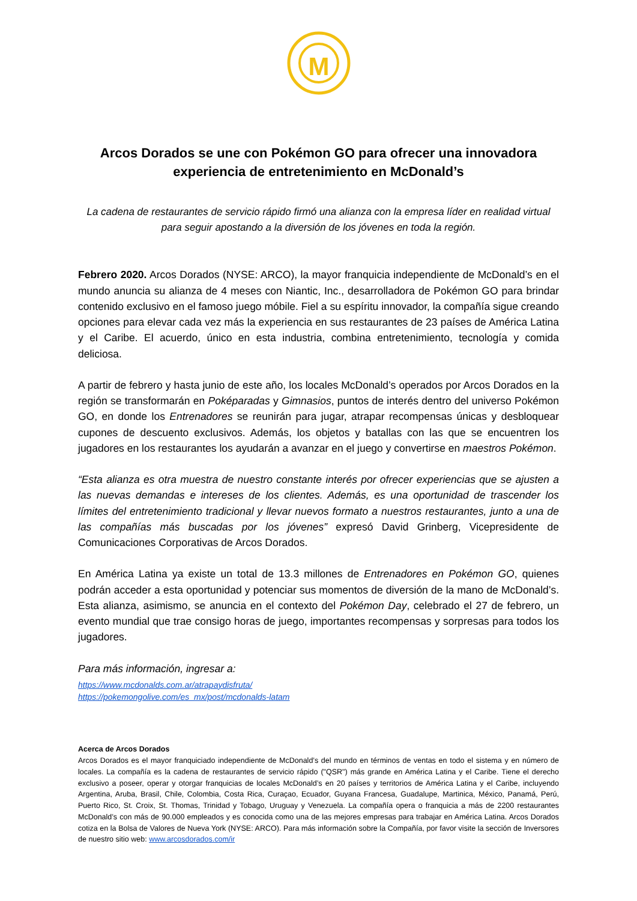M
Arcos Dorados se une con Pokémon GO para ofrecer una innovadora experiencia de entretenimiento en McDonald’s
La cadena de restaurantes de servicio rápido firmó una alianza con la empresa líder en realidad virtual para seguir apostando a la diversión de los jóvenes en toda la región.
Febrero 2020. Arcos Dorados (NYSE: ARCO), la mayor franquicia independiente de McDonald’s en el mundo anuncia su alianza de 4 meses con Niantic, Inc., desarrolladora de Pokémon GO para brindar contenido exclusivo en el famoso juego móbile. Fiel a su espíritu innovador, la compañía sigue creando opciones para elevar cada vez más la experiencia en sus restaurantes de 23 países de América Latina y el Caribe. El acuerdo, único en esta industria, combina entretenimiento, tecnología y comida deliciosa.
A partir de febrero y hasta junio de este año, los locales McDonald’s operados por Arcos Dorados en la región se transformarán en Poképaradas y Gimnasios, puntos de interés dentro del universo Pokémon GO, en donde los Entrenadores se reunirán para jugar, atrapar recompensas únicas y desbloquear cupones de descuento exclusivos. Además, los objetos y batallas con las que se encuentren los jugadores en los restaurantes los ayudarán a avanzar en el juego y convertirse en maestros Pokémon.
“Esta alianza es otra muestra de nuestro constante interés por ofrecer experiencias que se ajusten a las nuevas demandas e intereses de los clientes. Además, es una oportunidad de trascender los límites del entretenimiento tradicional y llevar nuevos formato a nuestros restaurantes, junto a una de las compañías más buscadas por los jóvenes” expresó David Grinberg, Vicepresidente de Comunicaciones Corporativas de Arcos Dorados.
En América Latina ya existe un total de 13.3 millones de Entrenadores en Pokémon GO, quienes podrán acceder a esta oportunidad y potenciar sus momentos de diversión de la mano de McDonald’s. Esta alianza, asimismo, se anuncia en el contexto del Pokémon Day, celebrado el 27 de febrero, un evento mundial que trae consigo horas de juego, importantes recompensas y sorpresas para todos los jugadores.
Para más información, ingresar a:
https://www.mcdonalds.com.ar/atrapaydisfruta/
https://pokemongolive.com/es_mx/post/mcdonalds-latam
Acerca de Arcos Dorados
Arcos Dorados es el mayor franquiciado independiente de McDonald’s del mundo en términos de ventas en todo el sistema y en número de locales. La compañía es la cadena de restaurantes de servicio rápido ("QSR") más grande en América Latina y el Caribe. Tiene el derecho exclusivo a poseer, operar y otorgar franquicias de locales McDonald’s en 20 países y territorios de América Latina y el Caribe, incluyendo Argentina, Aruba, Brasil, Chile, Colombia, Costa Rica, Curaçao, Ecuador, Guyana Francesa, Guadalupe, Martinica, México, Panamá, Perú, Puerto Rico, St. Croix, St. Thomas, Trinidad y Tobago, Uruguay y Venezuela. La compañía opera o franquicia a más de 2200 restaurantes McDonald’s con más de 90.000 empleados y es conocida como una de las mejores empresas para trabajar en América Latina. Arcos Dorados cotiza en la Bolsa de Valores de Nueva York (NYSE: ARCO). Para más información sobre la Compañía, por favor visite la sección de Inversores de nuestro sitio web: www.arcosdorados.com/ir